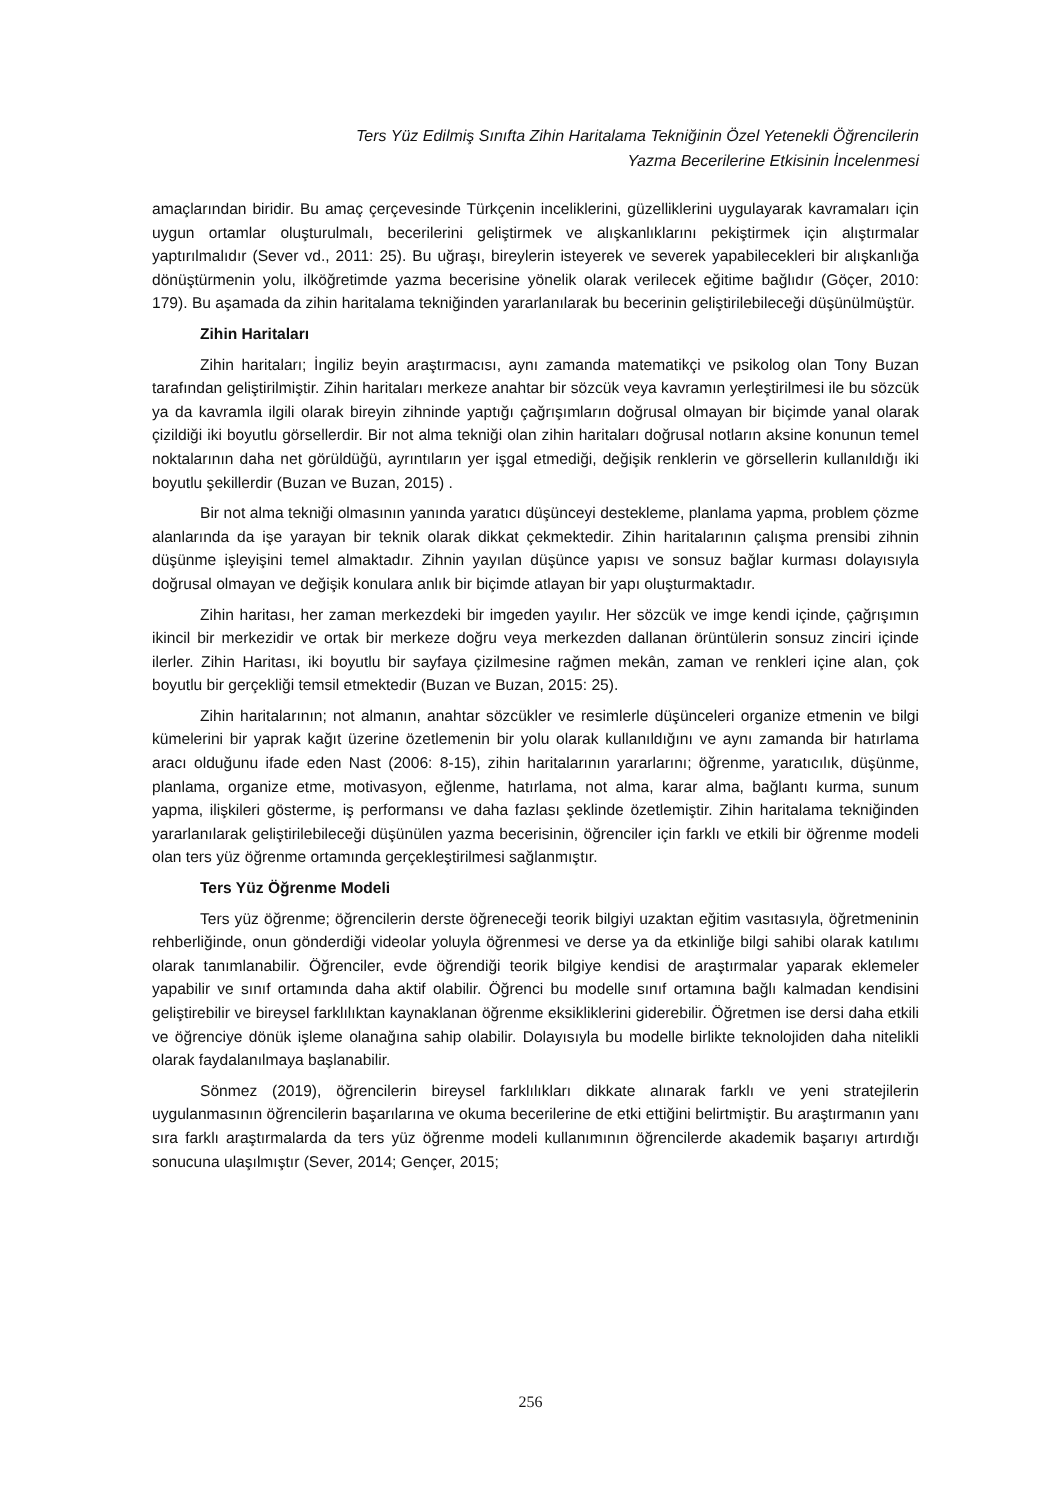Ters Yüz Edilmiş Sınıfta Zihin Haritalama Tekniğinin Özel Yetenekli Öğrencilerin
Yazma Becerilerine Etkisinin İncelenmesi
amaçlarından biridir. Bu amaç çerçevesinde Türkçenin inceliklerini, güzelliklerini uygulayarak kavramaları için uygun ortamlar oluşturulmalı, becerilerini geliştirmek ve alışkanlıklarını pekiştirmek için alıştırmalar yaptırılmalıdır (Sever vd., 2011: 25). Bu uğraşı, bireylerin isteyerek ve severek yapabilecekleri bir alışkanlığa dönüştürmenin yolu, ilköğretimde yazma becerisine yönelik olarak verilecek eğitime bağlıdır (Göçer, 2010: 179). Bu aşamada da zihin haritalama tekniğinden yararlanılarak bu becerinin geliştirilebileceği düşünülmüştür.
Zihin Haritaları
Zihin haritaları; İngiliz beyin araştırmacısı, aynı zamanda matematikçi ve psikolog olan Tony Buzan tarafından geliştirilmiştir. Zihin haritaları merkeze anahtar bir sözcük veya kavramın yerleştirilmesi ile bu sözcük ya da kavramla ilgili olarak bireyin zihninde yaptığı çağrışımların doğrusal olmayan bir biçimde yanal olarak çizildiği iki boyutlu görsellerdir. Bir not alma tekniği olan zihin haritaları doğrusal notların aksine konunun temel noktalarının daha net görüldüğü, ayrıntıların yer işgal etmediği, değişik renklerin ve görsellerin kullanıldığı iki boyutlu şekillerdir (Buzan ve Buzan, 2015) .
Bir not alma tekniği olmasının yanında yaratıcı düşünceyi destekleme, planlama yapma, problem çözme alanlarında da işe yarayan bir teknik olarak dikkat çekmektedir. Zihin haritalarının çalışma prensibi zihnin düşünme işleyişini temel almaktadır. Zihnin yayılan düşünce yapısı ve sonsuz bağlar kurması dolayısıyla doğrusal olmayan ve değişik konulara anlık bir biçimde atlayan bir yapı oluşturmaktadır.
Zihin haritası, her zaman merkezdeki bir imgeden yayılır. Her sözcük ve imge kendi içinde, çağrışımın ikincil bir merkezidir ve ortak bir merkeze doğru veya merkezden dallanan örüntülerin sonsuz zinciri içinde ilerler. Zihin Haritası, iki boyutlu bir sayfaya çizilmesine rağmen mekân, zaman ve renkleri içine alan, çok boyutlu bir gerçekliği temsil etmektedir (Buzan ve Buzan, 2015: 25).
Zihin haritalarının; not almanın, anahtar sözcükler ve resimlerle düşünceleri organize etmenin ve bilgi kümelerini bir yaprak kağıt üzerine özetlemenin bir yolu olarak kullanıldığını ve aynı zamanda bir hatırlama aracı olduğunu ifade eden Nast (2006: 8-15), zihin haritalarının yararlarını; öğrenme, yaratıcılık, düşünme, planlama, organize etme, motivasyon, eğlenme, hatırlama, not alma, karar alma, bağlantı kurma, sunum yapma, ilişkileri gösterme, iş performansı ve daha fazlası şeklinde özetlemiştir. Zihin haritalama tekniğinden yararlanılarak geliştirilebileceği düşünülen yazma becerisinin, öğrenciler için farklı ve etkili bir öğrenme modeli olan ters yüz öğrenme ortamında gerçekleştirilmesi sağlanmıştır.
Ters Yüz Öğrenme Modeli
Ters yüz öğrenme; öğrencilerin derste öğreneceği teorik bilgiyi uzaktan eğitim vasıtasıyla, öğretmeninin rehberliğinde, onun gönderdiği videolar yoluyla öğrenmesi ve derse ya da etkinliğe bilgi sahibi olarak katılımı olarak tanımlanabilir. Öğrenciler, evde öğrendiği teorik bilgiye kendisi de araştırmalar yaparak eklemeler yapabilir ve sınıf ortamında daha aktif olabilir. Öğrenci bu modelle sınıf ortamına bağlı kalmadan kendisini geliştirebilir ve bireysel farklılıktan kaynaklanan öğrenme eksikliklerini giderebilir. Öğretmen ise dersi daha etkili ve öğrenciye dönük işleme olanağına sahip olabilir. Dolayısıyla bu modelle birlikte teknolojiden daha nitelikli olarak faydalanılmaya başlanabilir.
Sönmez (2019), öğrencilerin bireysel farklılıkları dikkate alınarak farklı ve yeni stratejilerin uygulanmasının öğrencilerin başarılarına ve okuma becerilerine de etki ettiğini belirtmiştir. Bu araştırmanın yanı sıra farklı araştırmalarda da ters yüz öğrenme modeli kullanımının öğrencilerde akademik başarıyı artırdığı sonucuna ulaşılmıştır (Sever, 2014; Gençer, 2015;
256